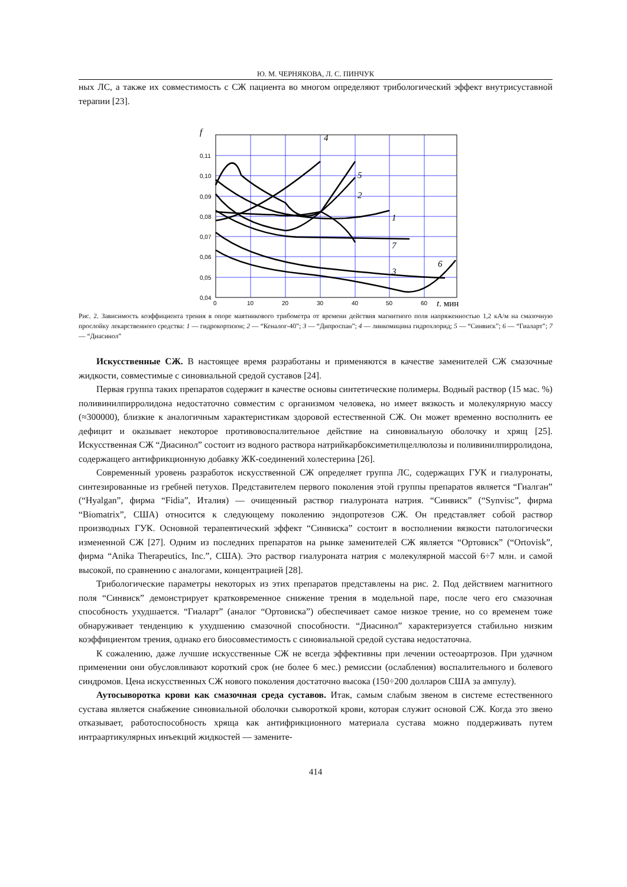Ю. М. ЧЕРНЯКОВА, Л. С. ПИНЧУК
ных ЛС, а также их совместимость с СЖ пациента во многом определяют трибологический эффект внутрисуставной терапии [23].
0,11
0,10
0,09
0,08
0,07
0,06
0,05
0,04
0
10
20
30
40
50
60
f
4
5
2
1
7
3
6
t, мин
Рис. 2. Зависимость коэффициента трения в опоре маятникового трибометра от времени действия магнитного поля напряженностью 1,2 кА/м на смазочную прослойку лекарственного средства: 1 — гидрокортизон; 2 — “Кеналог-40”; 3 — “Дипроспан”; 4 — линкомицина гидрохлорид; 5 — “Синвиск”; 6 — “Гиаларт”; 7 — “Диасинол”
Искусственные СЖ. В настоящее время разработаны и применяются в качестве заменителей СЖ смазочные жидкости, совместимые с синовиальной средой суставов [24].
Первая группа таких препаратов содержит в качестве основы синтетические полимеры. Водный раствор (15 мас. %) поливинилпирролидона недостаточно совместим с организмом человека, но имеет вязкость и молекулярную массу (≈300000), близкие к аналогичным характеристикам здоровой естественной СЖ. Он может временно восполнить ее дефицит и оказывает некоторое противовоспалительное действие на синовиальную оболочку и хрящ [25]. Искусственная СЖ “Диасинол” состоит из водного раствора натрийкарбоксиметилцеллюлозы и поливинилпирролидона, содержащего антифрикционную добавку ЖК-соединений холестерина [26].
Современный уровень разработок искусственной СЖ определяет группа ЛС, содержащих ГУК и гиалуронаты, синтезированные из гребней петухов. Представителем первого поколения этой группы препаратов является “Гиалган” (“Hyalgan”, фирма “Fidia”, Италия) — очищенный раствор гиалуроната натрия. “Синвиск” (“Synvisc”, фирма “Biomatrix”, США) относится к следующему поколению эндопротезов СЖ. Он представляет собой раствор производных ГУК. Основной терапевтический эффект “Синвиска” состоит в восполнении вязкости патологически измененной СЖ [27]. Одним из последних препаратов на рынке заменителей СЖ является “Ортовиск” (“Ortovisk”, фирма “Anika Therapeutics, Inc.”, США). Это раствор гиалуроната натрия с молекулярной массой 6÷7 млн. и самой высокой, по сравнению с аналогами, концентрацией [28].
Трибологические параметры некоторых из этих препаратов представлены на рис. 2. Под действием магнитного поля “Синвиск” демонстрирует кратковременное снижение трения в модельной паре, после чего его смазочная способность ухудшается. “Гиаларт” (аналог “Ортовиска”) обеспечивает самое низкое трение, но со временем тоже обнаруживает тенденцию к ухудшению смазочной способности. “Диасинол” характеризуется стабильно низким коэффициентом трения, однако его биосовместимость с синовиальной средой сустава недостаточна.
К сожалению, даже лучшие искусственные СЖ не всегда эффективны при лечении остеоартрозов. При удачном применении они обусловливают короткий срок (не более 6 мес.) ремиссии (ослабления) воспалительного и болевого синдромов. Цена искусственных СЖ нового поколения достаточно высока (150÷200 долларов США за ампулу).
Аутосыворотка крови как смазочная среда суставов. Итак, самым слабым звеном в системе естественного сустава является снабжение синовиальной оболочки сывороткой крови, которая служит основой СЖ. Когда это звено отказывает, работоспособность хряща как антифрикционного материала сустава можно поддерживать путем интраартикулярных инъекций жидкостей — замените-
414